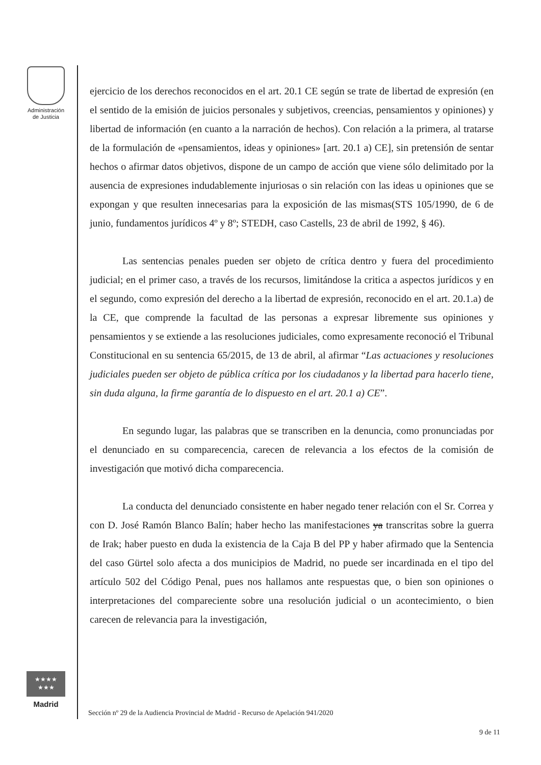Administración
de Justicia
★★★★
★★★
Madrid
ejercicio de los derechos reconocidos en el art. 20.1 CE según se trate de libertad de expresión (en el sentido de la emisión de juicios personales y subjetivos, creencias, pensamientos y opiniones) y libertad de información (en cuanto a la narración de hechos). Con relación a la primera, al tratarse de la formulación de «pensamientos, ideas y opiniones» [art. 20.1 a) CE], sin pretensión de sentar hechos o afirmar datos objetivos, dispone de un campo de acción que viene sólo delimitado por la ausencia de expresiones indudablemente injuriosas o sin relación con las ideas u opiniones que se expongan y que resulten innecesarias para la exposición de las mismas(STS 105/1990, de 6 de junio, fundamentos jurídicos 4º y 8º; STEDH, caso Castells, 23 de abril de 1992, § 46).
Las sentencias penales pueden ser objeto de crítica dentro y fuera del procedimiento judicial; en el primer caso, a través de los recursos, limitándose la critica a aspectos jurídicos y en el segundo, como expresión del derecho a la libertad de expresión, reconocido en el art. 20.1.a) de la CE, que comprende la facultad de las personas a expresar libremente sus opiniones y pensamientos y se extiende a las resoluciones judiciales, como expresamente reconoció el Tribunal Constitucional en su sentencia 65/2015, de 13 de abril, al afirmar “Las actuaciones y resoluciones judiciales pueden ser objeto de pública crítica por los ciudadanos y la libertad para hacerlo tiene, sin duda alguna, la firme garantía de lo dispuesto en el art. 20.1 a) CE”.
En segundo lugar, las palabras que se transcriben en la denuncia, como pronunciadas por el denunciado en su comparecencia, carecen de relevancia a los efectos de la comisión de investigación que motivó dicha comparecencia.
La conducta del denunciado consistente en haber negado tener relación con el Sr. Correa y con D. José Ramón Blanco Balín; haber hecho las manifestaciones ya transcritas sobre la guerra de Irak; haber puesto en duda la existencia de la Caja B del PP y haber afirmado que la Sentencia del caso Gürtel solo afecta a dos municipios de Madrid, no puede ser incardinada en el tipo del artículo 502 del Código Penal, pues nos hallamos ante respuestas que, o bien son opiniones o interpretaciones del compareciente sobre una resolución judicial o un acontecimiento, o bien carecen de relevancia para la investigación,
Sección nº 29 de la Audiencia Provincial de Madrid - Recurso de Apelación 941/2020
9 de 11